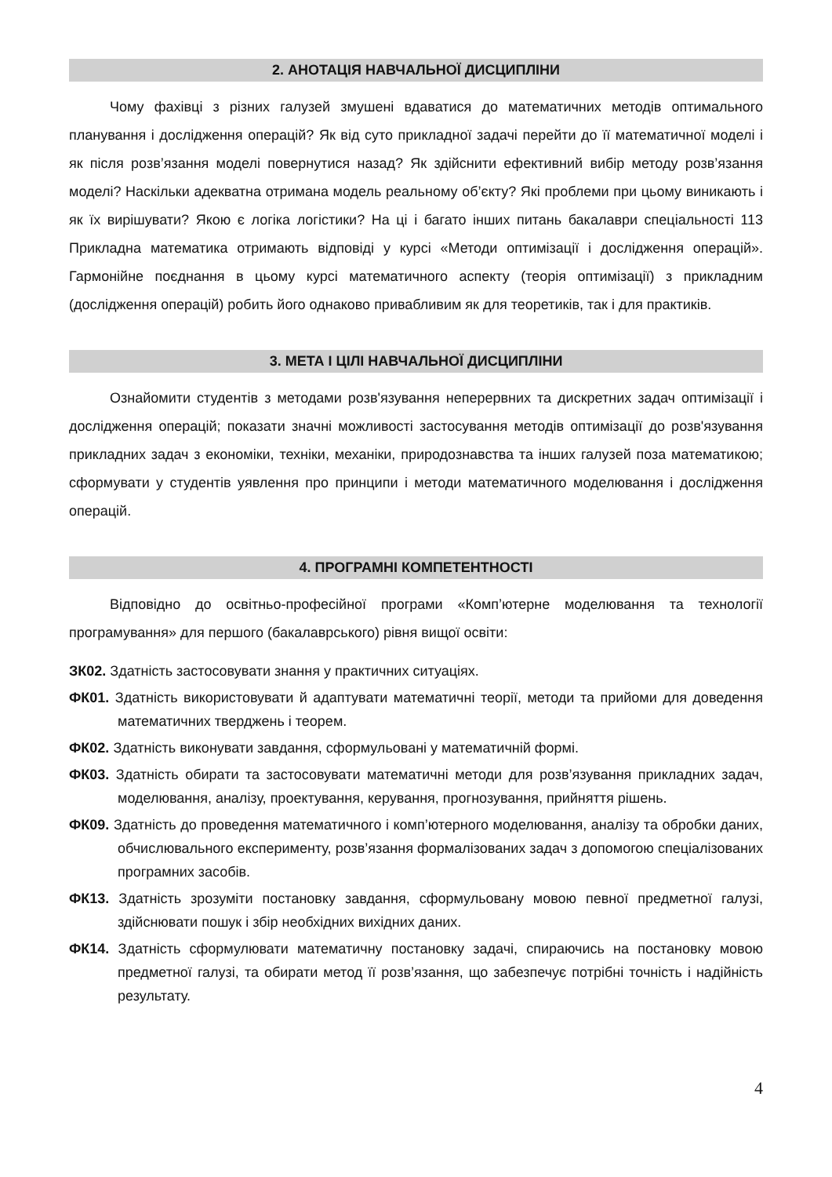2. АНОТАЦІЯ НАВЧАЛЬНОЇ ДИСЦИПЛІНИ
Чому фахівці з різних галузей змушені вдаватися до математичних методів оптимального планування і дослідження операцій? Як від суто прикладної задачі перейти до її математичної моделі і як після розв’язання моделі повернутися назад? Як здійснити ефективний вибір методу розв’язання моделі? Наскільки адекватна отримана модель реальному об’єкту? Які проблеми при цьому виникають і як їх вирішувати? Якою є логіка логістики? На ці і багато інших питань бакалаври спеціальності 113 Прикладна математика отримають відповіді у курсі «Методи оптимізації і дослідження операцій». Гармонійне поєднання в цьому курсі математичного аспекту (теорія оптимізації) з прикладним (дослідження операцій) робить його однаково привабливим як для теоретиків, так і для практиків.
3. МЕТА І ЦІЛІ НАВЧАЛЬНОЇ ДИСЦИПЛІНИ
Ознайомити студентів з методами розв'язування неперервних та дискретних задач оптимізації і дослідження операцій; показати значні можливості застосування методів оптимізації до розв'язування прикладних задач з економіки, техніки, механіки, природознавства та інших галузей поза математикою; сформувати у студентів уявлення про принципи і методи математичного моделювання і дослідження операцій.
4. ПРОГРАМНІ КОМПЕТЕНТНОСТІ
Відповідно до освітньо-професійної програми «Комп’ютерне моделювання та технології програмування» для першого (бакалаврського) рівня вищої освіти:
ЗК02. Здатність застосовувати знання у практичних ситуаціях.
ФК01. Здатність використовувати й адаптувати математичні теорії, методи та прийоми для доведення математичних тверджень і теорем.
ФК02. Здатність виконувати завдання, сформульовані у математичній формі.
ФК03. Здатність обирати та застосовувати математичні методи для розв’язування прикладних задач, моделювання, аналізу, проектування, керування, прогнозування, прийняття рішень.
ФК09. Здатність до проведення математичного і комп’ютерного моделювання, аналізу та обробки даних, обчислювального експерименту, розв’язання формалізованих задач з допомогою спеціалізованих програмних засобів.
ФК13. Здатність зрозуміти постановку завдання, сформульовану мовою певної предметної галузі, здійснювати пошук і збір необхідних вихідних даних.
ФК14. Здатність сформулювати математичну постановку задачі, спираючись на постановку мовою предметної галузі, та обирати метод її розв’язання, що забезпечує потрібні точність і надійність результату.
4